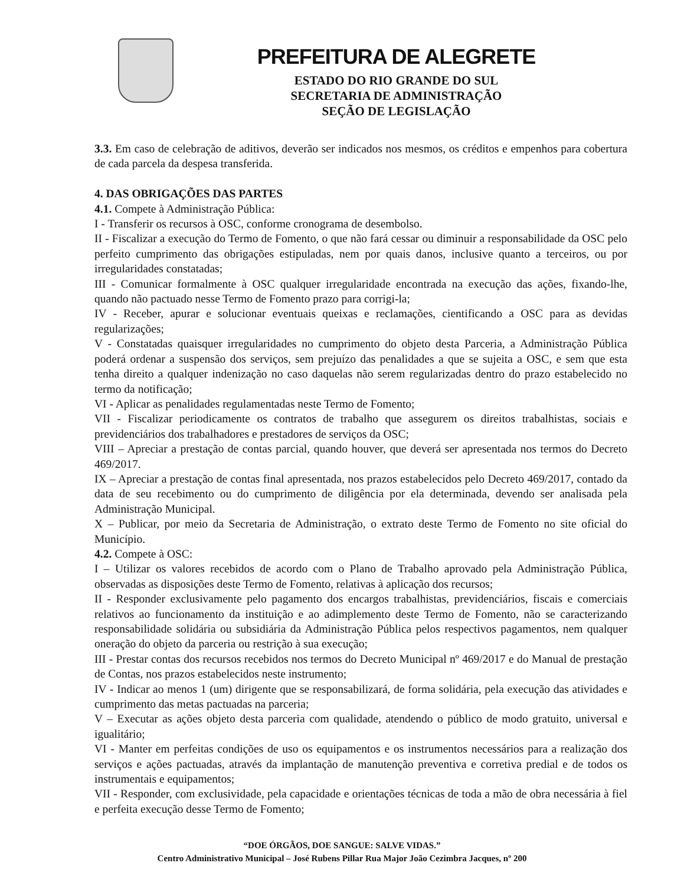PREFEITURA DE ALEGRETE
ESTADO DO RIO GRANDE DO SUL
SECRETARIA DE ADMINISTRAÇÃO
SEÇÃO DE LEGISLAÇÃO
3.3. Em caso de celebração de aditivos, deverão ser indicados nos mesmos, os créditos e empenhos para cobertura de cada parcela da despesa transferida.
4. DAS OBRIGAÇÕES DAS PARTES
4.1. Compete à Administração Pública:
I - Transferir os recursos à OSC, conforme cronograma de desembolso.
II - Fiscalizar a execução do Termo de Fomento, o que não fará cessar ou diminuir a responsabilidade da OSC pelo perfeito cumprimento das obrigações estipuladas, nem por quais danos, inclusive quanto a terceiros, ou por irregularidades constatadas;
III - Comunicar formalmente à OSC qualquer irregularidade encontrada na execução das ações, fixando-lhe, quando não pactuado nesse Termo de Fomento prazo para corrigi-la;
IV - Receber, apurar e solucionar eventuais queixas e reclamações, cientificando a OSC para as devidas regularizações;
V - Constatadas quaisquer irregularidades no cumprimento do objeto desta Parceria, a Administração Pública poderá ordenar a suspensão dos serviços, sem prejuízo das penalidades a que se sujeita a OSC, e sem que esta tenha direito a qualquer indenização no caso daquelas não serem regularizadas dentro do prazo estabelecido no termo da notificação;
VI - Aplicar as penalidades regulamentadas neste Termo de Fomento;
VII - Fiscalizar periodicamente os contratos de trabalho que assegurem os direitos trabalhistas, sociais e previdenciários dos trabalhadores e prestadores de serviços da OSC;
VIII – Apreciar a prestação de contas parcial, quando houver, que deverá ser apresentada nos termos do Decreto 469/2017.
IX – Apreciar a prestação de contas final apresentada, nos prazos estabelecidos pelo Decreto 469/2017, contado da data de seu recebimento ou do cumprimento de diligência por ela determinada, devendo ser analisada pela Administração Municipal.
X – Publicar, por meio da Secretaria de Administração, o extrato deste Termo de Fomento no site oficial do Município.
4.2. Compete à OSC:
I – Utilizar os valores recebidos de acordo com o Plano de Trabalho aprovado pela Administração Pública, observadas as disposições deste Termo de Fomento, relativas à aplicação dos recursos;
II - Responder exclusivamente pelo pagamento dos encargos trabalhistas, previdenciários, fiscais e comerciais relativos ao funcionamento da instituição e ao adimplemento deste Termo de Fomento, não se caracterizando responsabilidade solidária ou subsidiária da Administração Pública pelos respectivos pagamentos, nem qualquer oneração do objeto da parceria ou restrição à sua execução;
III - Prestar contas dos recursos recebidos nos termos do Decreto Municipal nº 469/2017 e do Manual de prestação de Contas, nos prazos estabelecidos neste instrumento;
IV - Indicar ao menos 1 (um) dirigente que se responsabilizará, de forma solidária, pela execução das atividades e cumprimento das metas pactuadas na parceria;
V – Executar as ações objeto desta parceria com qualidade, atendendo o público de modo gratuito, universal e igualitário;
VI - Manter em perfeitas condições de uso os equipamentos e os instrumentos necessários para a realização dos serviços e ações pactuadas, através da implantação de manutenção preventiva e corretiva predial e de todos os instrumentais e equipamentos;
VII - Responder, com exclusividade, pela capacidade e orientações técnicas de toda a mão de obra necessária à fiel e perfeita execução desse Termo de Fomento;
“DOE ÓRGÃOS, DOE SANGUE: SALVE VIDAS.”
Centro Administrativo Municipal – José Rubens Pillar Rua Major João Cezimbra Jacques, nº 200